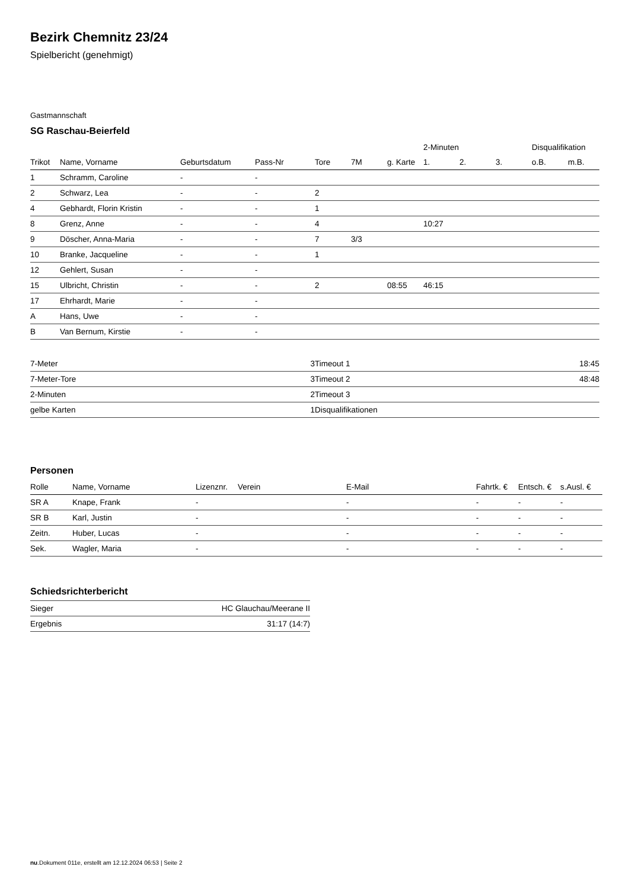Bezirk Chemnitz 23/24
Spielbericht (genehmigt)
Gastmannschaft
SG Raschau-Beierfeld
| | | | | | | | 2-Minuten | | | Disqualifikation | |
| --- | --- | --- | --- | --- | --- | --- | --- | --- | --- | --- | --- |
| Trikot | Name, Vorname | Geburtsdatum | Pass-Nr | Tore | 7M | g. Karte | 1. | 2. | 3. | o.B. | m.B. |
| 1 | Schramm, Caroline | - | - | | | | | | | | |
| 2 | Schwarz, Lea | - | - | 2 | | | | | | | |
| 4 | Gebhardt, Florin Kristin | - | - | 1 | | | | | | | |
| 8 | Grenz, Anne | - | - | 4 | | | 10:27 | | | | |
| 9 | Döscher, Anna-Maria | - | - | 7 | 3/3 | | | | | | |
| 10 | Branke, Jacqueline | - | - | 1 | | | | | | | |
| 12 | Gehlert, Susan | - | - | | | | | | | | |
| 15 | Ulbricht, Christin | - | - | 2 | | 08:55 | 46:15 | | | | |
| 17 | Ehrhardt, Marie | - | - | | | | | | | | |
| A | Hans, Uwe | - | - | | | | | | | | |
| B | Van Bernum, Kirstie | - | - | | | | | | | | |
| 7-Meter | 3 |
| 7-Meter-Tore | 3 |
| 2-Minuten | 2 |
| gelbe Karten | 1 |
| Timeout 1 | 18:45 |
| Timeout 2 | 48:48 |
| Timeout 3 | |
| Disqualifikationen | |
Personen
| Rolle | Name, Vorname | Lizenznr. | Verein | E-Mail | Fahrtk. € | Entsch. € | s.Ausl. € |
| --- | --- | --- | --- | --- | --- | --- | --- |
| SR A | Knape, Frank | - | | - | - | - | - |
| SR B | Karl, Justin | - | | - | - | - | - |
| Zeitn. | Huber, Lucas | - | | - | - | - | - |
| Sek. | Wagler, Maria | - | | - | - | - | - |
Schiedsrichterbericht
| Sieger | HC Glauchau/Meerane II |
| Ergebnis | 31:17 (14:7) |
nu.Dokument 011e, erstellt am 12.12.2024 06:53 | Seite 2